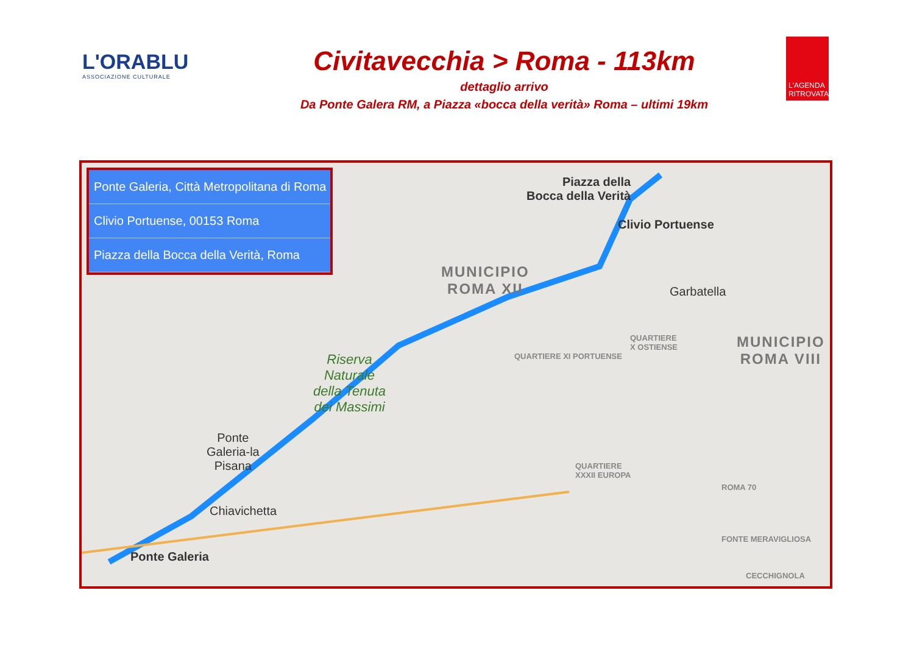L'ORABLU
ASSOCIAZIONE CULTURALE
Civitavecchia > Roma - 113km
dettaglio arrivo
Da Ponte Galera RM, a Piazza «bocca della verità» Roma – ultimi 19km
L'AGENDA RITROVATA
Ponte Galeria, Città Metropolitana di Roma
Clivio Portuense, 00153 Roma
Piazza della Bocca della Verità, Roma
Piazza della
Bocca della Verità
Clivio Portuense
MUNICIPIO
ROMA XII
MUNICIPIO
ROMA VIII
Garbatella
Riserva
Naturale
della Tenuta
dei Massimi
Ponte
Galeria-la
Pisana
Chiavichetta
Ponte Galeria
QUARTIERE XI PORTUENSE
QUARTIERE
X OSTIENSE
QUARTIERE
XXXII EUROPA
ROMA 70 FONTE MERAVIGLIOSA
CECCHIGNOLA